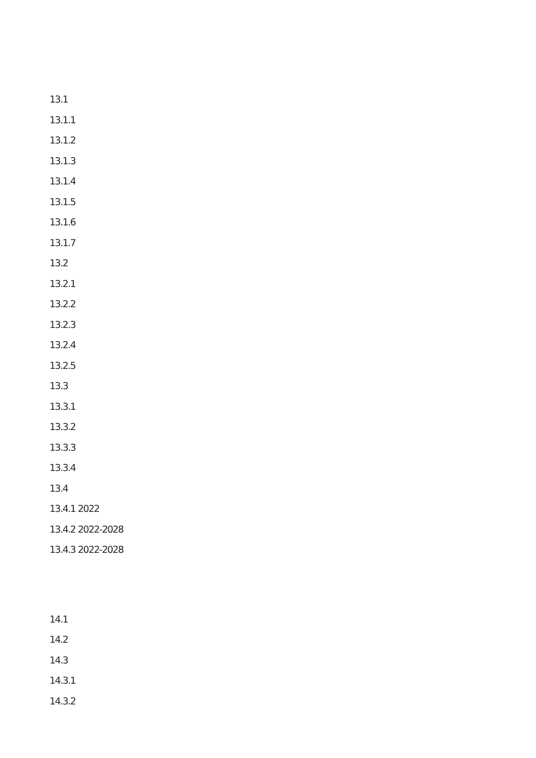13.1
13.1.1
13.1.2
13.1.3
13.1.4
13.1.5
13.1.6
13.1.7
13.2
13.2.1
13.2.2
13.2.3
13.2.4
13.2.5
13.3
13.3.1
13.3.2
13.3.3
13.3.4
13.4
13.4.1 2022
13.4.2 2022-2028
13.4.3 2022-2028
14.1
14.2
14.3
14.3.1
14.3.2